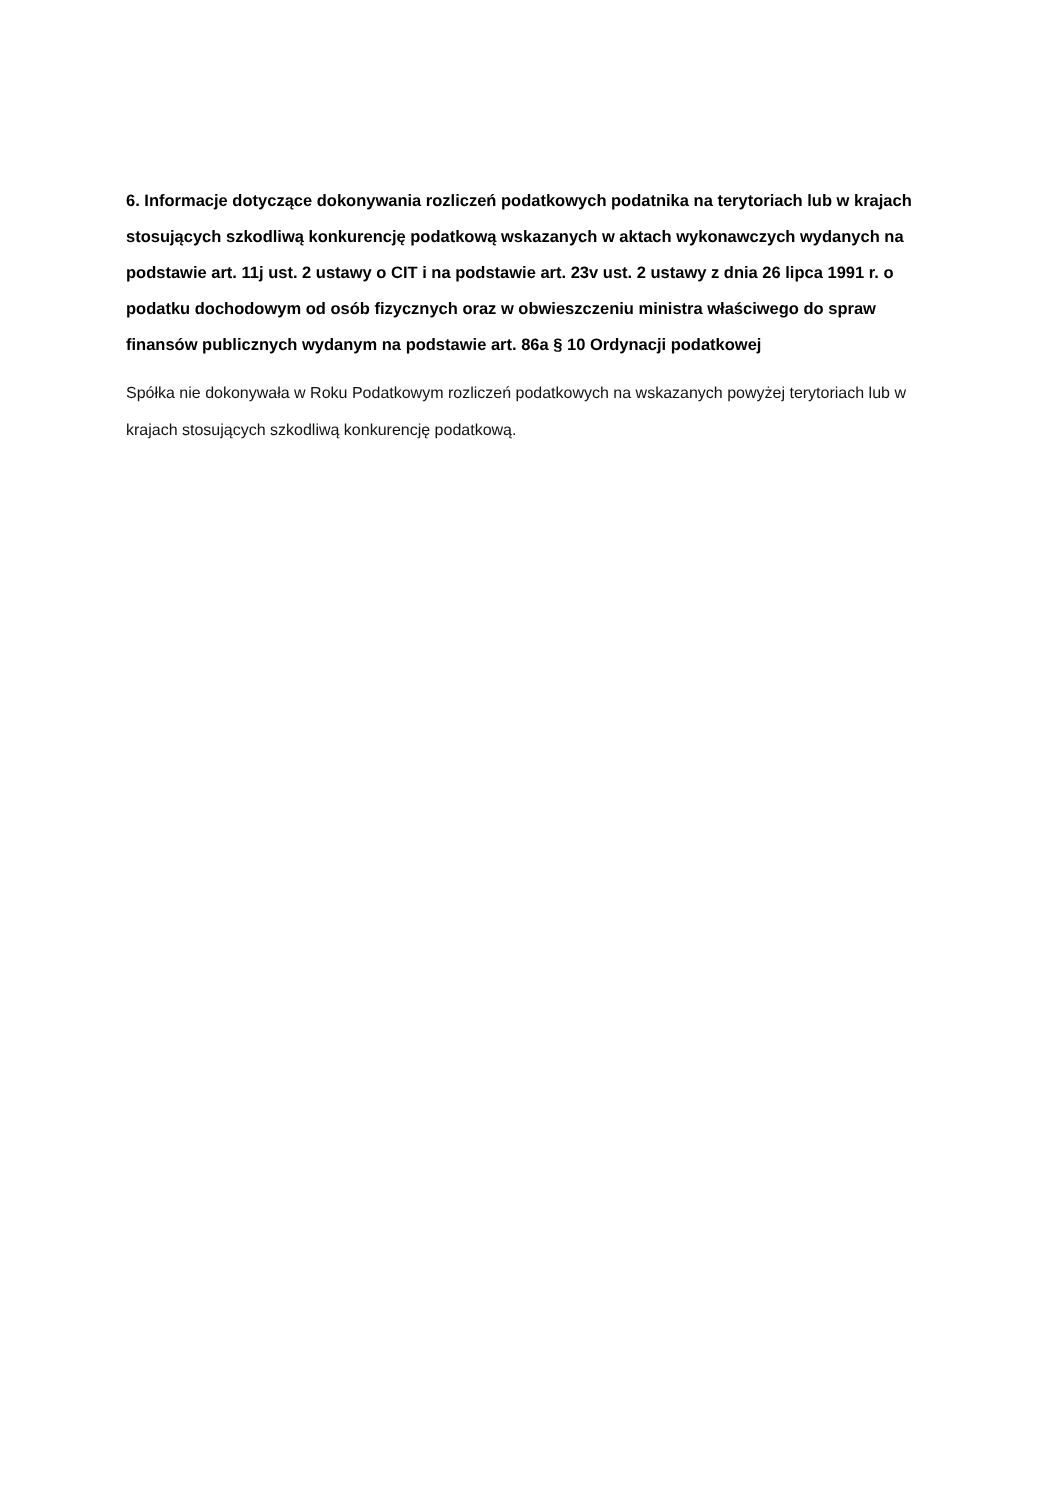6. Informacje dotyczące dokonywania rozliczeń podatkowych podatnika na terytoriach lub w krajach stosujących szkodliwą konkurencję podatkową wskazanych w aktach wykonawczych wydanych na podstawie art. 11j ust. 2 ustawy o CIT i na podstawie art. 23v ust. 2 ustawy z dnia 26 lipca 1991 r. o podatku dochodowym od osób fizycznych oraz w obwieszczeniu ministra właściwego do spraw finansów publicznych wydanym na podstawie art. 86a § 10 Ordynacji podatkowej
Spółka nie dokonywała w Roku Podatkowym rozliczeń podatkowych na wskazanych powyżej terytoriach lub w krajach stosujących szkodliwą konkurencję podatkową.